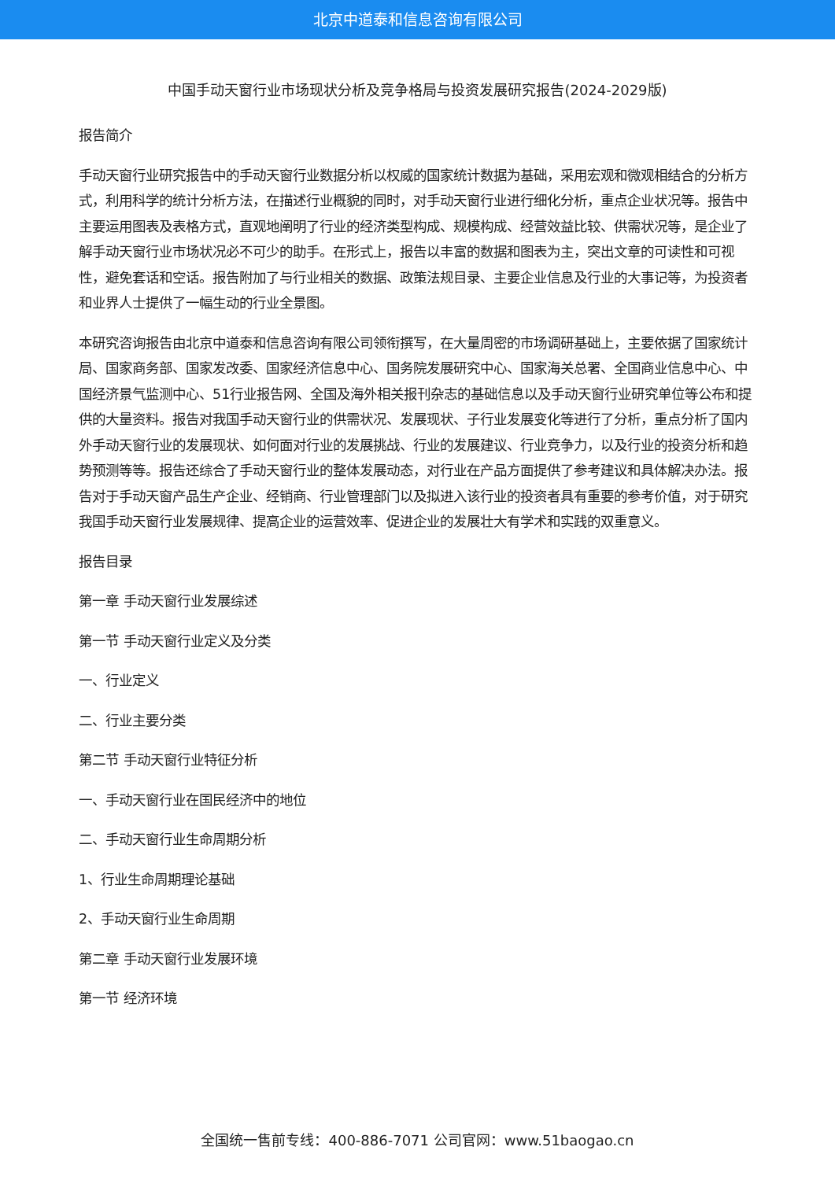北京中道泰和信息咨询有限公司
中国手动天窗行业市场现状分析及竞争格局与投资发展研究报告(2024-2029版)
报告简介
手动天窗行业研究报告中的手动天窗行业数据分析以权威的国家统计数据为基础，采用宏观和微观相结合的分析方式，利用科学的统计分析方法，在描述行业概貌的同时，对手动天窗行业进行细化分析，重点企业状况等。报告中主要运用图表及表格方式，直观地阐明了行业的经济类型构成、规模构成、经营效益比较、供需状况等，是企业了解手动天窗行业市场状况必不可少的助手。在形式上，报告以丰富的数据和图表为主，突出文章的可读性和可视性，避免套话和空话。报告附加了与行业相关的数据、政策法规目录、主要企业信息及行业的大事记等，为投资者和业界人士提供了一幅生动的行业全景图。
本研究咨询报告由北京中道泰和信息咨询有限公司领衔撰写，在大量周密的市场调研基础上，主要依据了国家统计局、国家商务部、国家发改委、国家经济信息中心、国务院发展研究中心、国家海关总署、全国商业信息中心、中国经济景气监测中心、51行业报告网、全国及海外相关报刊杂志的基础信息以及手动天窗行业研究单位等公布和提供的大量资料。报告对我国手动天窗行业的供需状况、发展现状、子行业发展变化等进行了分析，重点分析了国内外手动天窗行业的发展现状、如何面对行业的发展挑战、行业的发展建议、行业竞争力，以及行业的投资分析和趋势预测等等。报告还综合了手动天窗行业的整体发展动态，对行业在产品方面提供了参考建议和具体解决办法。报告对于手动天窗产品生产企业、经销商、行业管理部门以及拟进入该行业的投资者具有重要的参考价值，对于研究我国手动天窗行业发展规律、提高企业的运营效率、促进企业的发展壮大有学术和实践的双重意义。
报告目录
第一章 手动天窗行业发展综述
第一节 手动天窗行业定义及分类
一、行业定义
二、行业主要分类
第二节 手动天窗行业特征分析
一、手动天窗行业在国民经济中的地位
二、手动天窗行业生命周期分析
1、行业生命周期理论基础
2、手动天窗行业生命周期
第二章 手动天窗行业发展环境
第一节 经济环境
全国统一售前专线：400-886-7071 公司官网：www.51baogao.cn